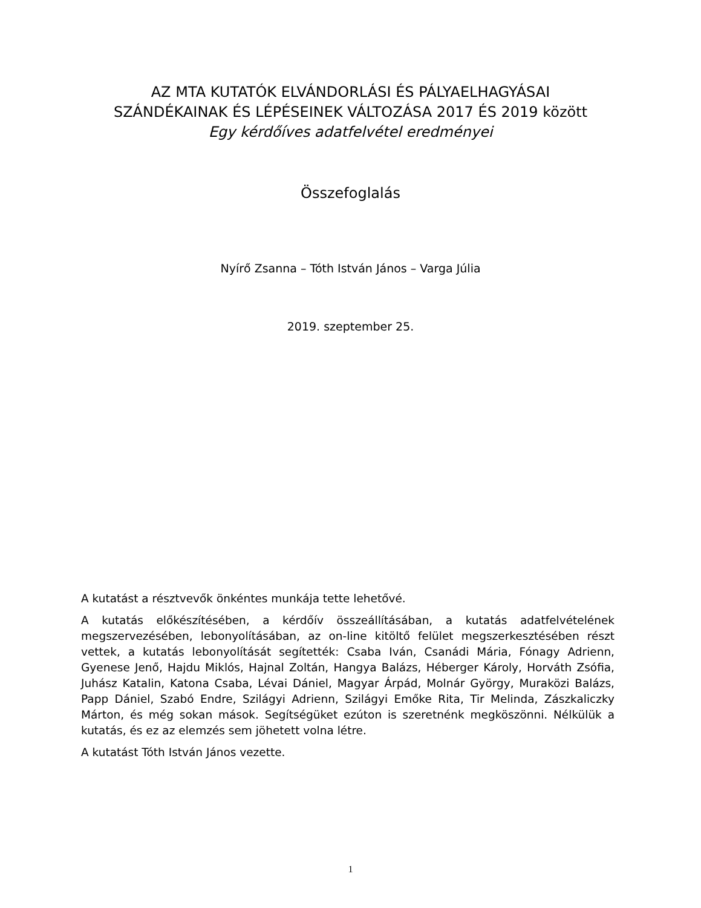AZ MTA KUTATÓK ELVÁNDORLÁSI ÉS PÁLYAELHAGYÁSAI
SZÁNDÉKAINAK ÉS LÉPÉSEINEK VÁLTOZÁSA 2017 ÉS 2019 között
Egy kérdőíves adatfelvétel eredményei
Összefoglalás
Nyírő Zsanna – Tóth István János – Varga Júlia
2019. szeptember 25.
A kutatást a résztvevők önkéntes munkája tette lehetővé.
A kutatás előkészítésében, a kérdőív összeállításában, a kutatás adatfelvételének megszervezésében, lebonyolításában, az on-line kitöltő felület megszerkesztésében részt vettek, a kutatás lebonyolítását segítették: Csaba Iván, Csanádi Mária, Fónagy Adrienn, Gyenese Jenő, Hajdu Miklós, Hajnal Zoltán, Hangya Balázs, Héberger Károly, Horváth Zsófia, Juhász Katalin, Katona Csaba, Lévai Dániel, Magyar Árpád, Molnár György, Muraközi Balázs, Papp Dániel, Szabó Endre, Szilágyi Adrienn, Szilágyi Emőke Rita, Tir Melinda, Zászkaliczky Márton, és még sokan mások. Segítségüket ezúton is szeretnénk megköszönni. Nélkülük a kutatás, és ez az elemzés sem jöhetett volna létre.
A kutatást Tóth István János vezette.
1